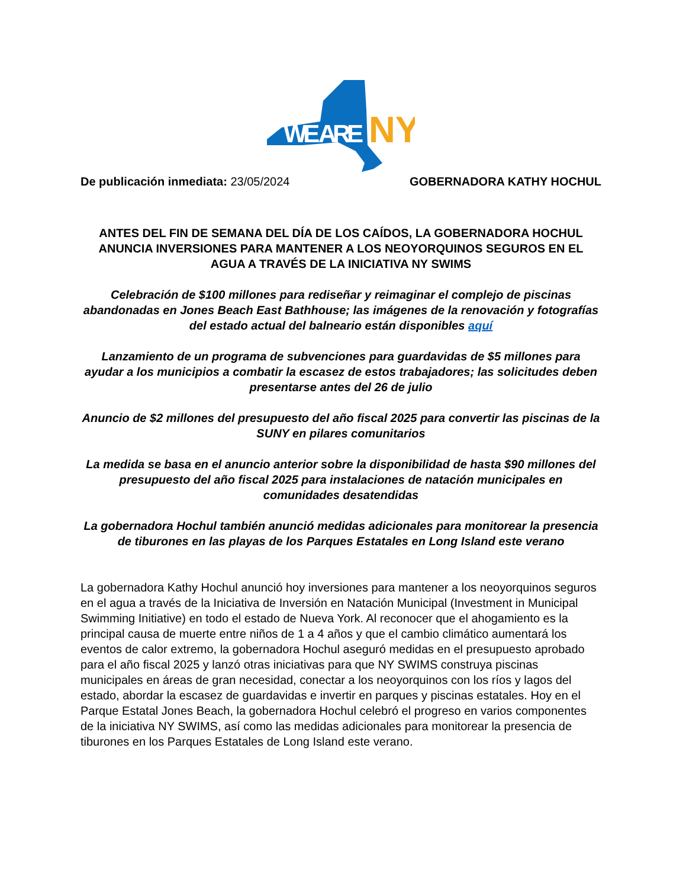WE ARE
NY
De publicación inmediata: 23/05/2024 GOBERNADORA KATHY HOCHUL
ANTES DEL FIN DE SEMANA DEL DÍA DE LOS CAÍDOS, LA GOBERNADORA HOCHUL ANUNCIA INVERSIONES PARA MANTENER A LOS NEOYORQUINOS SEGUROS EN EL AGUA A TRAVÉS DE LA INICIATIVA NY SWIMS
Celebración de $100 millones para rediseñar y reimaginar el complejo de piscinas abandonadas en Jones Beach East Bathhouse; las imágenes de la renovación y fotografías del estado actual del balneario están disponibles aquí
Lanzamiento de un programa de subvenciones para guardavidas de $5 millones para ayudar a los municipios a combatir la escasez de estos trabajadores; las solicitudes deben presentarse antes del 26 de julio
Anuncio de $2 millones del presupuesto del año fiscal 2025 para convertir las piscinas de la SUNY en pilares comunitarios
La medida se basa en el anuncio anterior sobre la disponibilidad de hasta $90 millones del presupuesto del año fiscal 2025 para instalaciones de natación municipales en comunidades desatendidas
La gobernadora Hochul también anunció medidas adicionales para monitorear la presencia de tiburones en las playas de los Parques Estatales en Long Island este verano
La gobernadora Kathy Hochul anunció hoy inversiones para mantener a los neoyorquinos seguros en el agua a través de la Iniciativa de Inversión en Natación Municipal (Investment in Municipal Swimming Initiative) en todo el estado de Nueva York. Al reconocer que el ahogamiento es la principal causa de muerte entre niños de 1 a 4 años y que el cambio climático aumentará los eventos de calor extremo, la gobernadora Hochul aseguró medidas en el presupuesto aprobado para el año fiscal 2025 y lanzó otras iniciativas para que NY SWIMS construya piscinas municipales en áreas de gran necesidad, conectar a los neoyorquinos con los ríos y lagos del estado, abordar la escasez de guardavidas e invertir en parques y piscinas estatales. Hoy en el Parque Estatal Jones Beach, la gobernadora Hochul celebró el progreso en varios componentes de la iniciativa NY SWIMS, así como las medidas adicionales para monitorear la presencia de tiburones en los Parques Estatales de Long Island este verano.